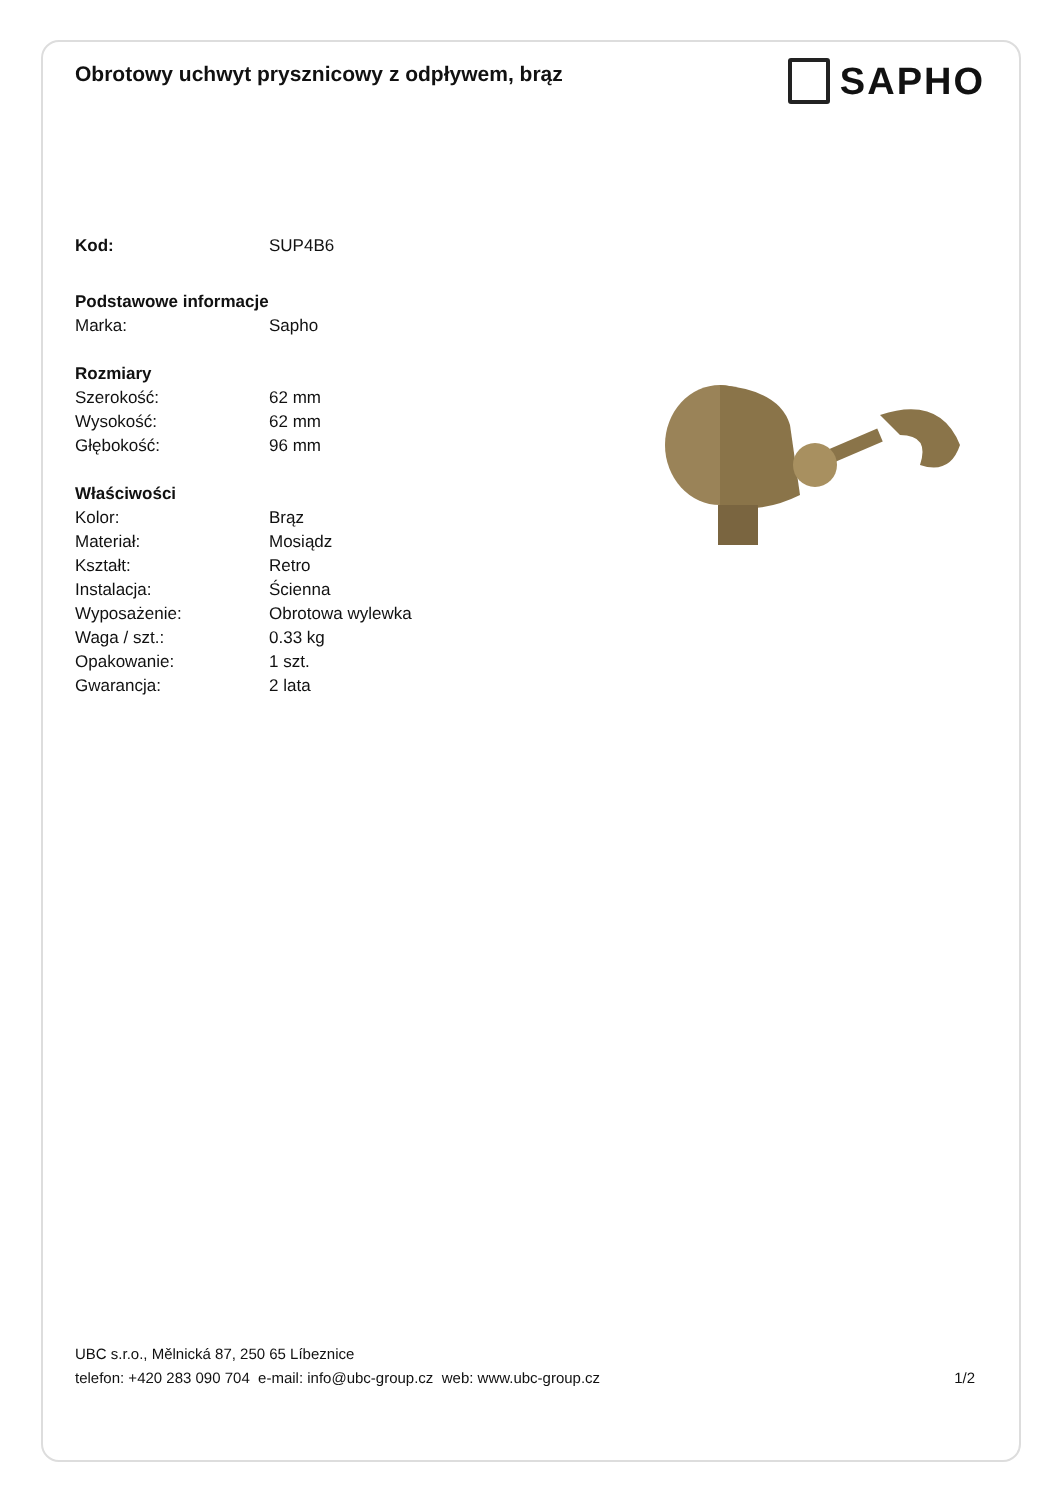Obrotowy uchwyt prysznicowy z odpływem, brąz
SAPHO
Kod: SUP4B6
Podstawowe informacje
Marka: Sapho
Rozmiary
Szerokość: 62 mm
Wysokość: 62 mm
Głębokość: 96 mm
Właściwości
Kolor: Brąz
Materiał: Mosiądz
Kształt: Retro
Instalacja: Ścienna
Wyposażenie: Obrotowa wylewka
Waga / szt.: 0.33 kg
Opakowanie: 1 szt.
Gwarancja: 2 lata
UBC s.r.o., Mělnická 87, 250 65 Líbeznice
telefon: +420 283 090 704 e-mail: info@ubc-group.cz web: www.ubc-group.cz 1/2